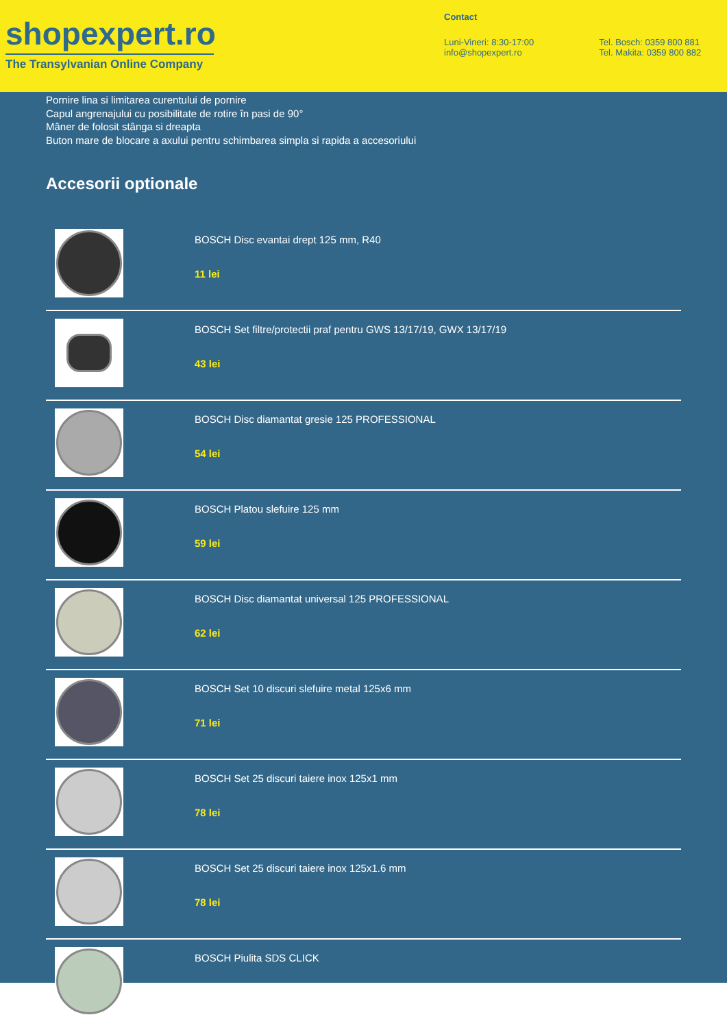shopexpert.ro
The Transylvanian Online Company
Contact
Luni-Vineri: 8:30-17:00
info@shopexpert.ro
Tel. Bosch: 0359 800 881
Tel. Makita: 0359 800 882
Pornire lina si limitarea curentului de pornire
Capul angrenajului cu posibilitate de rotire în pasi de 90°
Mâner de folosit stânga si dreapta
Buton mare de blocare a axului pentru schimbarea simpla si rapida a accesoriului
Accesorii optionale
BOSCH Disc evantai drept 125 mm, R40
11 lei
BOSCH Set filtre/protectii praf pentru GWS 13/17/19, GWX 13/17/19
43 lei
BOSCH Disc diamantat gresie 125 PROFESSIONAL
54 lei
BOSCH Platou slefuire 125 mm
59 lei
BOSCH Disc diamantat universal 125 PROFESSIONAL
62 lei
BOSCH Set 10 discuri slefuire metal 125x6 mm
71 lei
BOSCH Set 25 discuri taiere inox 125x1 mm
78 lei
BOSCH Set 25 discuri taiere inox 125x1.6 mm
78 lei
BOSCH Piulita SDS CLICK